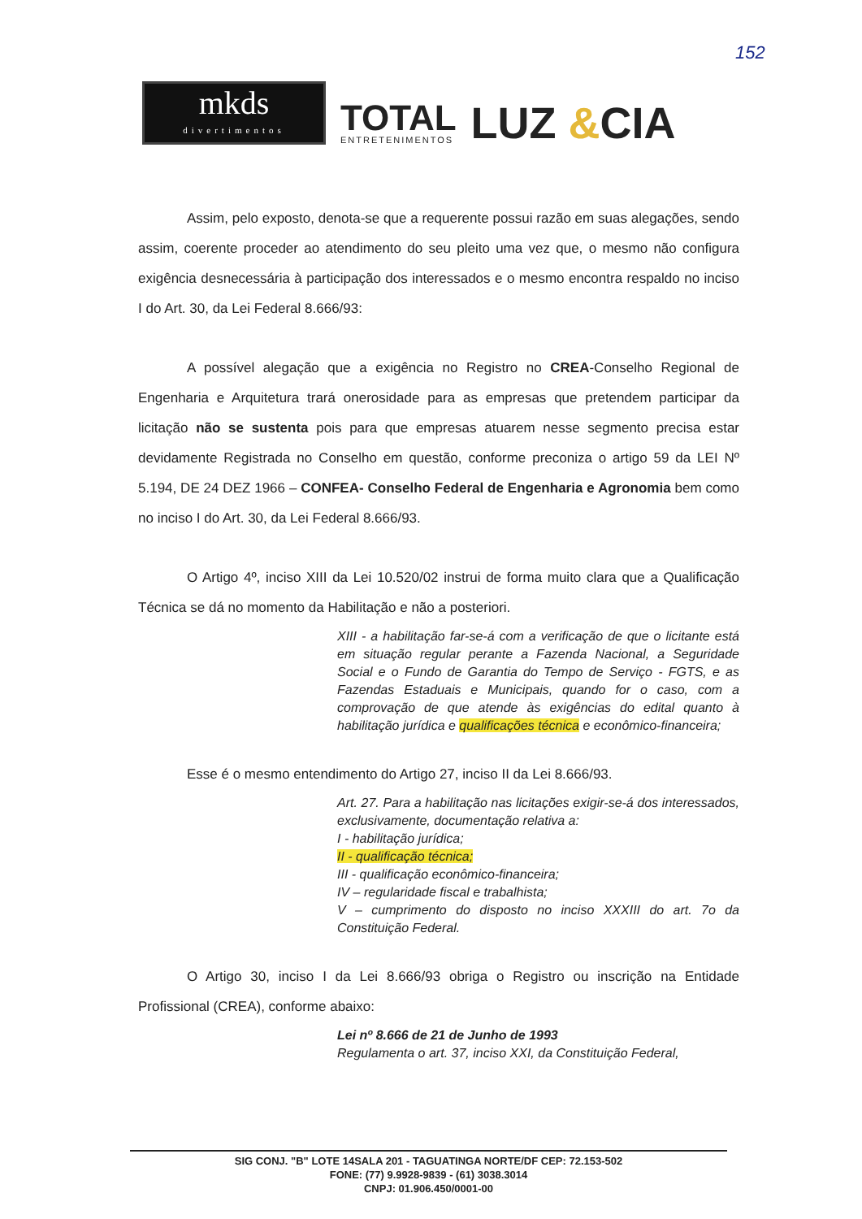152
mkds
divertimentos
TOTAL
ENTRETENIMENTOS
LUZ &CIA
Assim, pelo exposto, denota-se que a requerente possui razão em suas alegações, sendo assim, coerente proceder ao atendimento do seu pleito uma vez que, o mesmo não configura exigência desnecessária à participação dos interessados e o mesmo encontra respaldo no inciso I do Art. 30, da Lei Federal 8.666/93:
A possível alegação que a exigência no Registro no CREA-Conselho Regional de Engenharia e Arquitetura trará onerosidade para as empresas que pretendem participar da licitação não se sustenta pois para que empresas atuarem nesse segmento precisa estar devidamente Registrada no Conselho em questão, conforme preconiza o artigo 59 da LEI Nº 5.194, DE 24 DEZ 1966 – CONFEA- Conselho Federal de Engenharia e Agronomia bem como no inciso I do Art. 30, da Lei Federal 8.666/93.
O Artigo 4º, inciso XIII da Lei 10.520/02 instrui de forma muito clara que a Qualificação Técnica se dá no momento da Habilitação e não a posteriori.
XIII - a habilitação far-se-á com a verificação de que o licitante está em situação regular perante a Fazenda Nacional, a Seguridade Social e o Fundo de Garantia do Tempo de Serviço - FGTS, e as Fazendas Estaduais e Municipais, quando for o caso, com a comprovação de que atende às exigências do edital quanto à habilitação jurídica e qualificações técnica e econômico-financeira;
Esse é o mesmo entendimento do Artigo 27, inciso II da Lei 8.666/93.
Art. 27. Para a habilitação nas licitações exigir-se-á dos interessados, exclusivamente, documentação relativa a:
I - habilitação jurídica;
II - qualificação técnica;
III - qualificação econômico-financeira;
IV – regularidade fiscal e trabalhista;
V – cumprimento do disposto no inciso XXXIII do art. 7o da Constituição Federal.
O Artigo 30, inciso I da Lei 8.666/93 obriga o Registro ou inscrição na Entidade Profissional (CREA), conforme abaixo:
Lei nº 8.666 de 21 de Junho de 1993
Regulamenta o art. 37, inciso XXI, da Constituição Federal,
SIG CONJ. "B" LOTE 14SALA 201 - TAGUATINGA NORTE/DF CEP: 72.153-502
FONE: (77) 9.9928-9839 - (61) 3038.3014
CNPJ: 01.906.450/0001-00